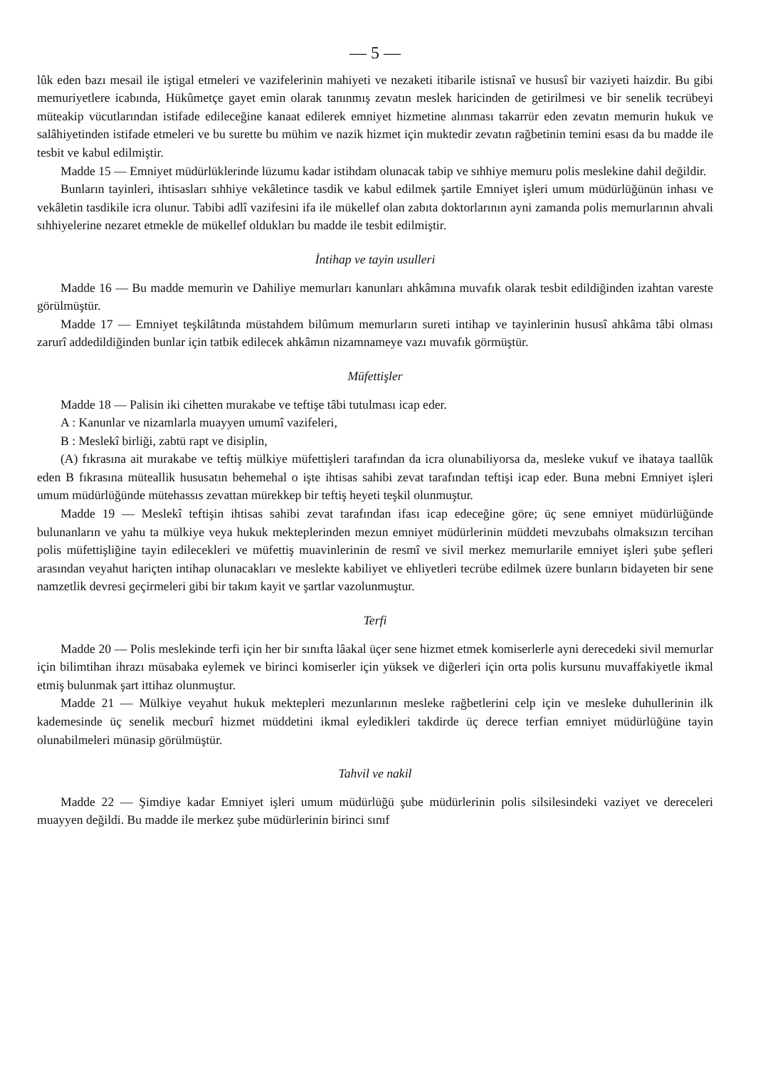— 5 —
lûk eden bazı mesail ile iştigal etmeleri ve vazifelerinin mahiyeti ve nezaketi itibarile istisnaî ve hususî bir vaziyeti haizdir. Bu gibi memuriyetlere icabında, Hükûmetçe gayet emin olarak tanınmış zevatın meslek haricinden de getirilmesi ve bir senelik tecrübeyi müteakip vücutlarından istifade edileceğine kanaat edilerek emniyet hizmetine alınması takarrür eden zevatın memurin hukuk ve salâhiyetinden istifade etmeleri ve bu surette bu mühim ve nazik hizmet için muktedir zevatın rağbetinin temini esası da bu madde ile tesbit ve kabul edilmiştir.
Madde 15 — Emniyet müdürlüklerinde lüzumu kadar istihdam olunacak tabip ve sıhhiye memuru polis meslekine dahil değildir.
Bunların tayinleri, ihtisasları sıhhiye vekâletince tasdik ve kabul edilmek şartile Emniyet işleri umum müdürlüğünün inhası ve vekâletin tasdikile icra olunur. Tabibi adlî vazifesini ifa ile mükellef olan zabıta doktorlarının ayni zamanda polis memurlarının ahvali sıhhiyelerine nezaret etmekle de mükellef oldukları bu madde ile tesbit edilmiştir.
İntihap ve tayin usulleri
Madde 16 — Bu madde memurin ve Dahiliye memurları kanunları ahkâmına muvafık olarak tesbit edildiğinden izahtan vareste görülmüştür.
Madde 17 — Emniyet teşkilâtında müstahdem bilûmum memurların sureti intihap ve tayinlerinin hususî ahkâma tâbi olması zarurî addedildiğinden bunlar için tatbik edilecek ahkâmın nizamnameye vazı muvafık görmüştür.
Müfettişler
Madde 18 — Palisin iki cihetten murakabe ve teftişe tâbi tutulması icap eder.
A : Kanunlar ve nizamlarla muayyen umumî vazifeleri,
B : Meslekî birliği, zabtü rapt ve disiplin,
(A) fıkrasına ait murakabe ve teftiş mülkiye müfettişleri tarafından da icra olunabiliyorsa da, mesleke vukuf ve ihataya taallûk eden B fıkrasına müteallik hususatın behemehal o işte ihtisas sahibi zevat tarafından teftişi icap eder. Buna mebni Emniyet işleri umum müdürlüğünde mütehassıs zevattan mürekkep bir teftiş heyeti teşkil olunmuştur.
Madde 19 — Meslekî teftişin ihtisas sahibi zevat tarafından ifası icap edeceğine göre; üç sene emniyet müdürlüğünde bulunanların ve yahu ta mülkiye veya hukuk mekteplerinden mezun emniyet müdürlerinin müddeti mevzubahs olmaksızın tercihan polis müfettişliğine tayin edilecekleri ve müfettiş muavinlerinin de resmî ve sivil merkez memurlarile emniyet işleri şube şefleri arasından veyahut hariçten intihap olunacakları ve meslekte kabiliyet ve ehliyetleri tecrübe edilmek üzere bunların bidayeten bir sene namzetlik devresi geçirmeleri gibi bir takım kayit ve şartlar vazolunmuştur.
Terfi
Madde 20 — Polis meslekinde terfi için her bir sınıfta lâakal üçer sene hizmet etmek komiserlerle ayni derecedeki sivil memurlar için bilimtihan ihrazı müsabaka eylemek ve birinci komiserler için yüksek ve diğerleri için orta polis kursunu muvaffakiyetle ikmal etmiş bulunmak şart ittihaz olunmuştur.
Madde 21 — Mülkiye veyahut hukuk mektepleri mezunlarının mesleke rağbetlerini celp için ve mesleke duhullerinin ilk kademesinde üç senelik mecburî hizmet müddetini ikmal eyledikleri takdirde üç derece terfian emniyet müdürlüğüne tayin olunabilmeleri münasip görülmüştür.
Tahvil ve nakil
Madde 22 — Şimdiye kadar Emniyet işleri umum müdürlüğü şube müdürlerinin polis silsilesindeki vaziyet ve dereceleri muayyen değildi. Bu madde ile merkez şube müdürlerinin birinci sınıf